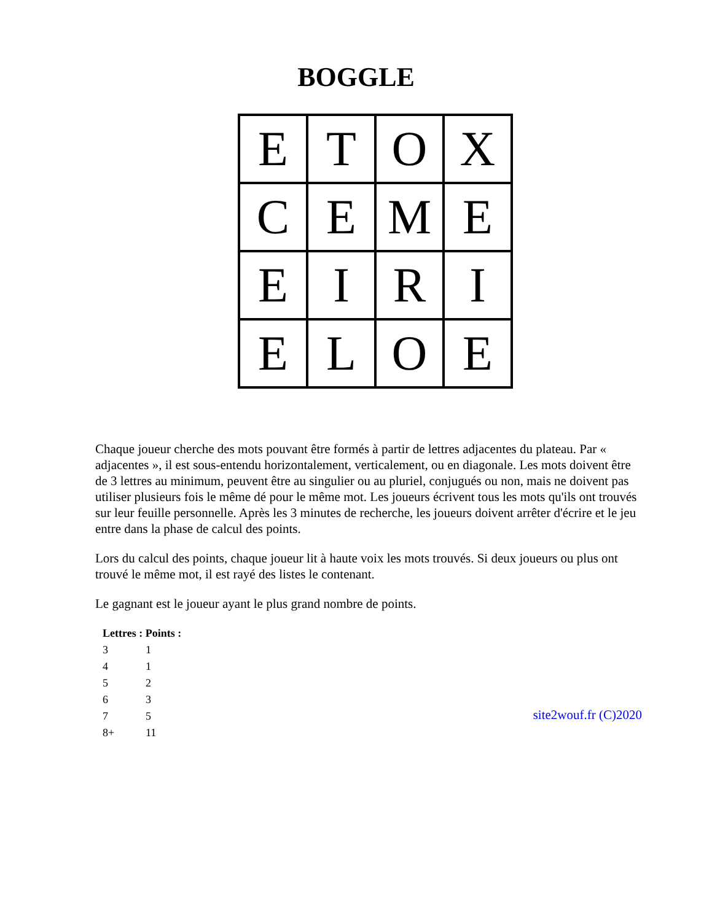BOGGLE
| E | T | O | X |
| C | E | M | E |
| E | I | R | I |
| E | L | O | E |
Chaque joueur cherche des mots pouvant être formés à partir de lettres adjacentes du plateau. Par « adjacentes », il est sous-entendu horizontalement, verticalement, ou en diagonale. Les mots doivent être de 3 lettres au minimum, peuvent être au singulier ou au pluriel, conjugués ou non, mais ne doivent pas utiliser plusieurs fois le même dé pour le même mot. Les joueurs écrivent tous les mots qu'ils ont trouvés sur leur feuille personnelle. Après les 3 minutes de recherche, les joueurs doivent arrêter d'écrire et le jeu entre dans la phase de calcul des points.
Lors du calcul des points, chaque joueur lit à haute voix les mots trouvés. Si deux joueurs ou plus ont trouvé le même mot, il est rayé des listes le contenant.
Le gagnant est le joueur ayant le plus grand nombre de points.
| Lettres : Points : | |
| --- | --- |
| 3 | 1 |
| 4 | 1 |
| 5 | 2 |
| 6 | 3 |
| 7 | 5 |
| 8+ | 11 |
site2wouf.fr (C)2020